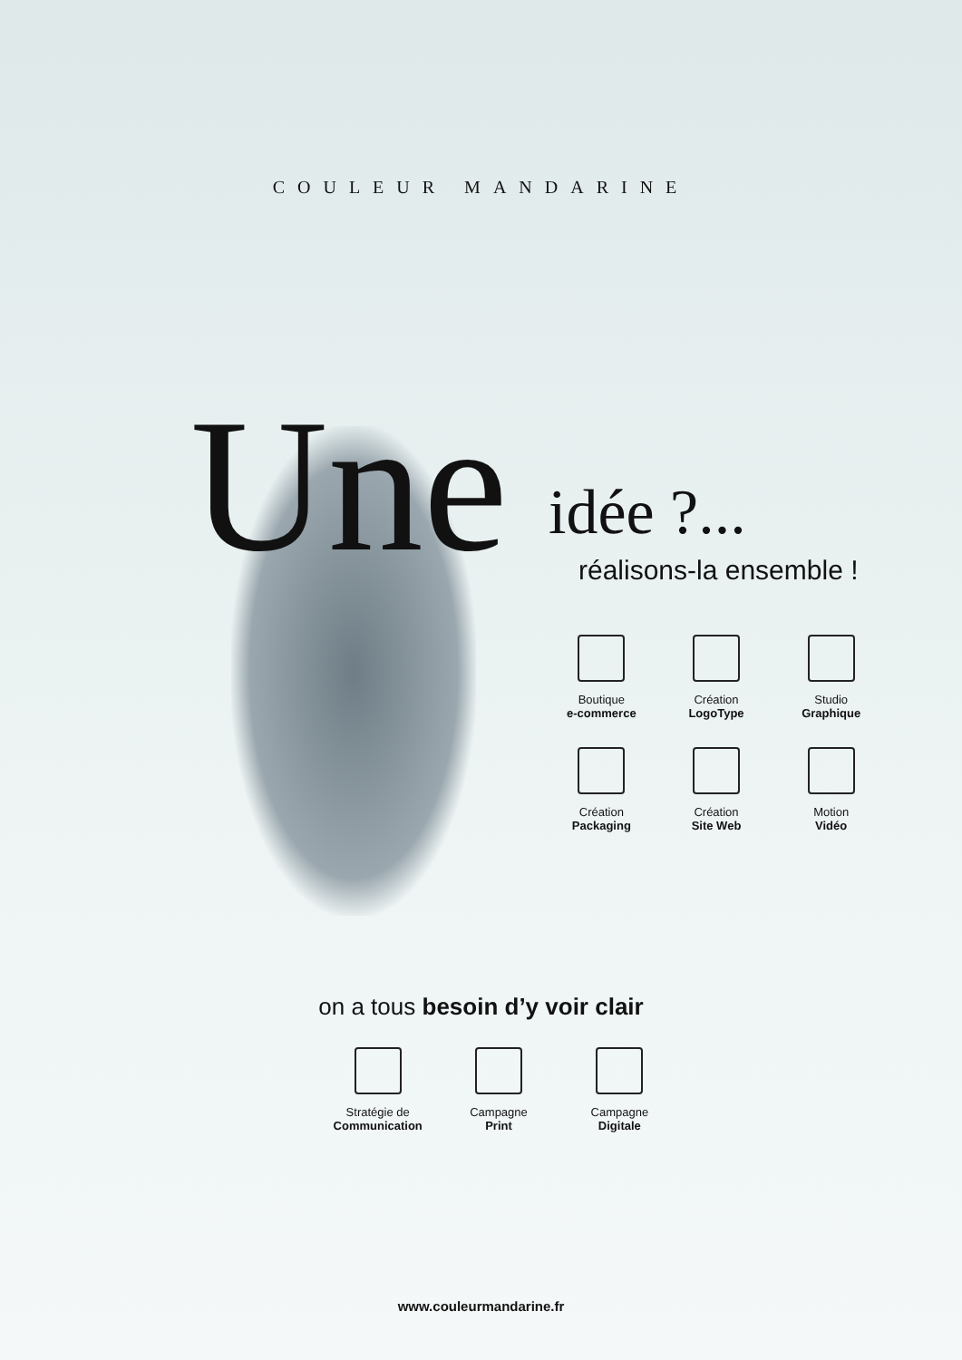COULEUR MANDARINE
Une idée ?...
réalisons-la ensemble !
Boutique
e-commerce
Création
LogoType
Studio
Graphique
Création
Packaging
Création
Site Web
Motion
Vidéo
on a tous besoin d’y voir clair
Stratégie de
Communication
Campagne
Print
Campagne
Digitale
www.couleurmandarine.fr